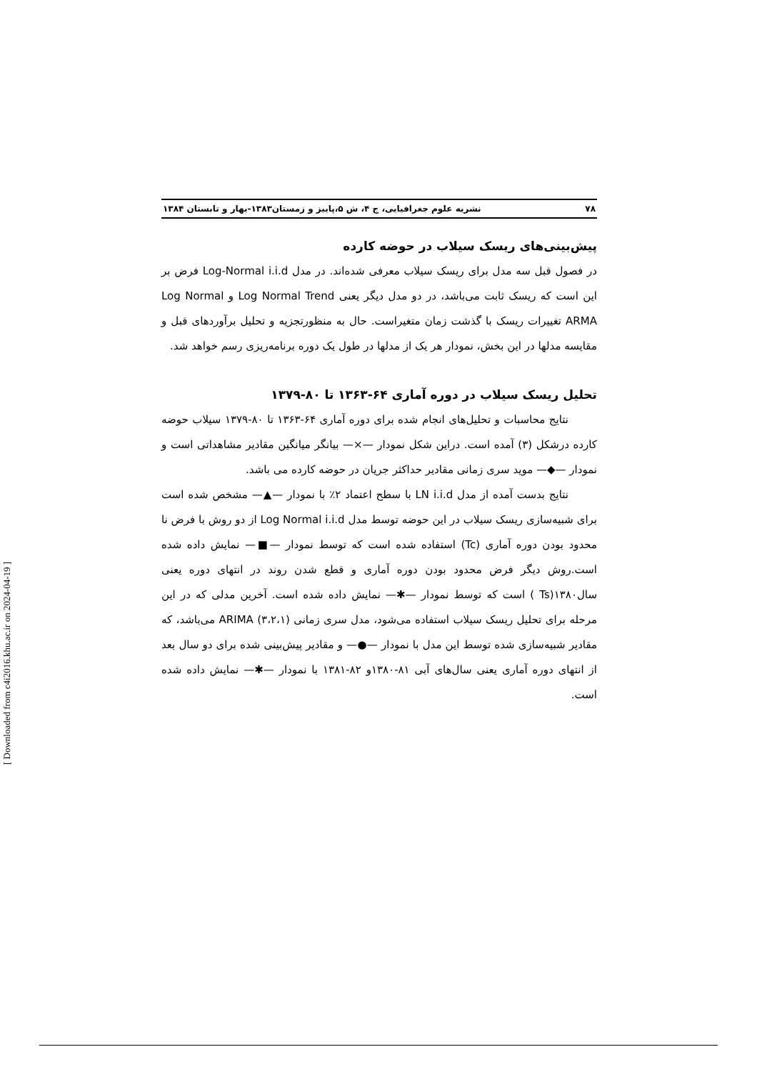۷۸ نشریه علوم جغرافیایی، ج ۴، ش ۵،پاییز و زمستان۱۳۸۳-بهار و تابستان ۱۳۸۴
پیش‌بینی‌های ریسک سیلاب در حوضه کارده
در فصول قبل سه مدل برای ریسک سیلاب معرفی شده‌اند. در مدل Log-Normal i.i.d فرض بر این است که ریسک ثابت می‌باشد، در دو مدل دیگر یعنی Log Normal Trend و Log Normal ARMA تغییرات ریسک با گذشت زمان متغیراست. حال به منظورتجزیه و تحلیل برآوردهای قبل و مقایسه مدلها در این بخش، نمودار هر یک از مدلها در طول یک دوره برنامه‌ریزی رسم خواهد شد.
تحلیل ریسک سیلاب در دوره آماری ۶۴-۱۳۶۳ تا ۸۰-۱۳۷۹
نتایج محاسبات و تحلیل‌های انجام شده برای دوره آماری ۶۴-۱۳۶۳ تا ۸۰-۱۳۷۹ سیلاب حوضه کارده درشکل (۳) آمده است. دراین شکل نمودار —×— بیانگر میانگین مقادیر مشاهداتی است و نمودار —◆— موید سری زمانی مقادیر حداکثر جریان در حوضه کارده می باشد.
نتایج بدست آمده از مدل LN i.i.d با سطح اعتماد ۲٪ با نمودار —▲— مشخص شده است برای شبیه‌سازی ریسک سیلاب در این حوضه توسط مدل Log Normal i.i.d از دو روش با فرض نا محدود بودن دوره آماری (Tc) استفاده شده است که توسط نمودار —■— نمایش داده شده است.روش دیگر فرض محدود بودن دوره آماری و قطع شدن روند در انتهای دوره یعنی سال۱۳۸۰(Ts ) است که توسط نمودار —✱— نمایش داده شده است. آخرین مدلی که در این مرحله برای تحلیل ریسک سیلاب استفاده می‌شود، مدل سری زمانی ARIMA (۳،۲،۱) می‌باشد، که مقادیر شبیه‌سازی شده توسط این مدل با نمودار —●— و مقادیر پیش‌بینی شده برای دو سال بعد از انتهای دوره آماری یعنی سال‌های آبی ۸۱-۱۳۸۰و ۸۲-۱۳۸۱ با نمودار —✱— نمایش داده شده است.
[ Downloaded from c4i2016.khu.ac.ir on 2024-04-19 ]